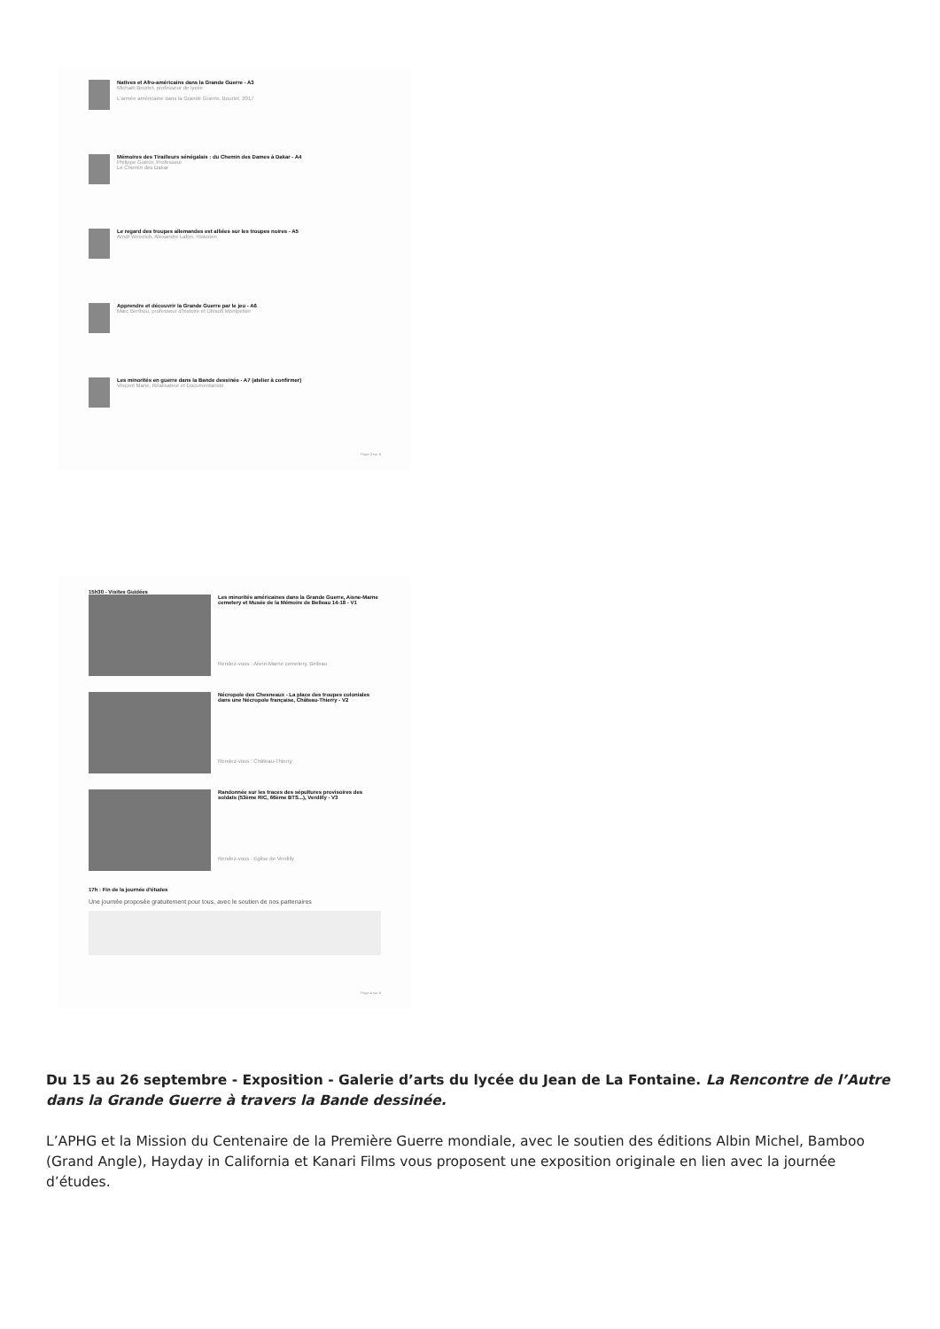Natives et Afro-américains dans la Grande Guerre - A3
Michaël Bourlet, professeur de lycée
L'armée américaine dans la Grande Guerre, Bourlet, 2017
Mémoires des Tirailleurs sénégalais : du Chemin des Dames à Dakar - A4
Philippe Guérin, Professeur
Le Chemin des Dakar
Le regard des troupes allemandes est alliées sur les troupes noires - A5
Arndt Weinrich, Alexandre Lafon, Historien
Apprendre et découvrir la Grande Guerre par le jeu - A6
Marc Berthou, professeur d'histoire et Ubisoft Montpellier
Les minorités en guerre dans la Bande dessinée - A7 (atelier à confirmer)
Vincent Marie, Réalisateur et Documentariste
Page 3 sur 6
15h30 - Visites Guidées
Les minorités américaines dans la Grande Guerre, Aisne-Marne cemetery et Musée de la Mémoire de Belleau 14-18 - V1
Rendez-vous : Aisne-Marne cemetery, Belleau
Nécropole des Chesneaux - La place des troupes coloniales dans une Nécropole française, Château-Thierry - V2
Rendez-vous : Château-Thierry
Randonnée sur les traces des sépultures provisoires des soldats (53ème RIC, 66ème BTS...), Verdilly - V3
Rendez-vous : Eglise de Verdilly
17h : Fin de la journée d'études
Une journée proposée gratuitement pour tous, avec le soutien de nos partenaires
Page 4 sur 6
Du 15 au 26 septembre - Exposition - Galerie d’arts du lycée du Jean de La Fontaine. La Rencontre de l’Autre dans la Grande Guerre à travers la Bande dessinée.
L’APHG et la Mission du Centenaire de la Première Guerre mondiale, avec le soutien des éditions Albin Michel, Bamboo (Grand Angle), Hayday in California et Kanari Films vous proposent une exposition originale en lien avec la journée d’études.